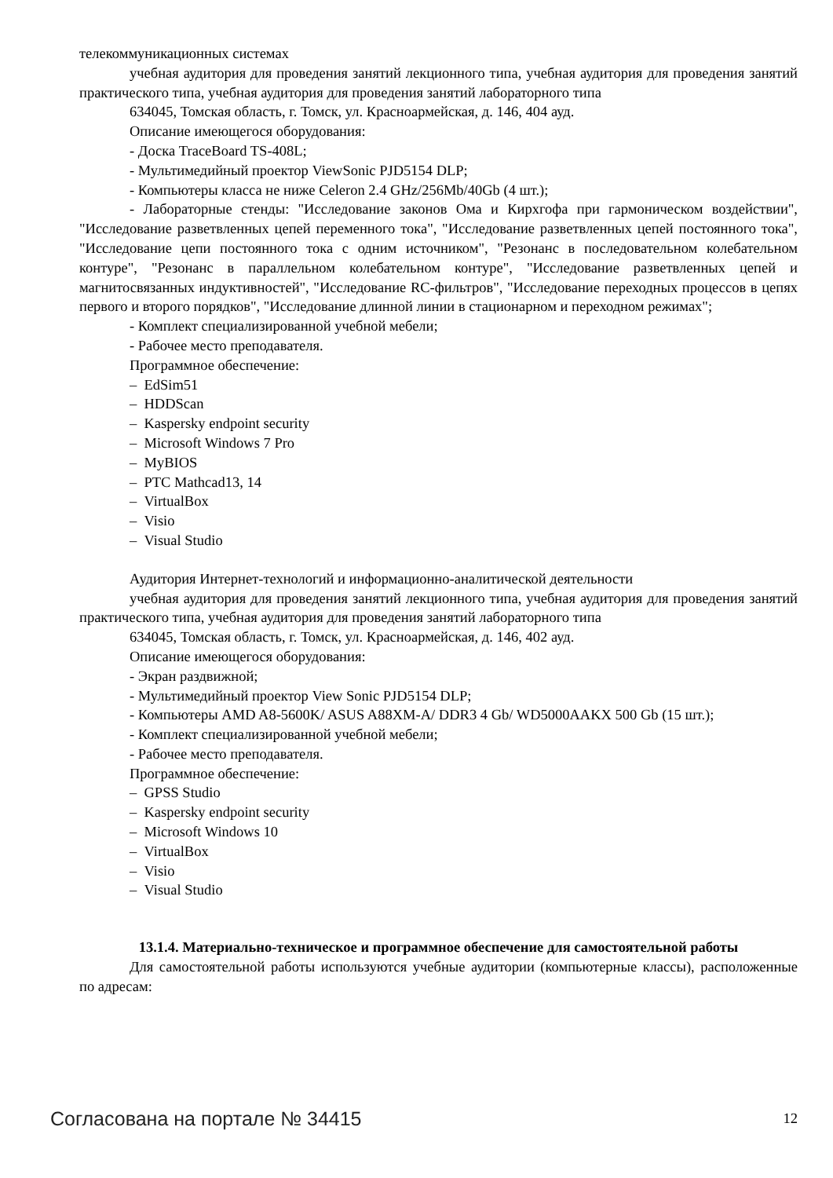телекоммуникационных системах
учебная аудитория для проведения занятий лекционного типа, учебная аудитория для проведения занятий практического типа, учебная аудитория для проведения занятий лабораторного типа
634045, Томская область, г. Томск, ул. Красноармейская, д. 146, 404 ауд.
Описание имеющегося оборудования:
- Доска TraceBoard TS-408L;
- Мультимедийный проектор ViewSonic PJD5154 DLP;
- Компьютеры класса не ниже Celeron 2.4 GHz/256Mb/40Gb (4 шт.);
- Лабораторные стенды: "Исследование законов Ома и Кирхгофа при гармоническом воздействии", "Исследование разветвленных цепей переменного тока", "Исследование разветвленных цепей постоянного тока", "Исследование цепи постоянного тока с одним источником", "Резонанс в последовательном колебательном контуре", "Резонанс в параллельном колебательном контуре", "Исследование разветвленных цепей и магнитосвязанных индуктивностей", "Исследование RC-фильтров", "Исследование переходных процессов в цепях первого и второго порядков", "Исследование длинной линии в стационарном и переходном режимах";
- Комплект специализированной учебной мебели;
- Рабочее место преподавателя.
Программное обеспечение:
– EdSim51
– HDDScan
– Kaspersky endpoint security
– Microsoft Windows 7 Pro
– MyBIOS
– PTC Mathcad13, 14
– VirtualBox
– Visio
– Visual Studio
Аудитория Интернет-технологий и информационно-аналитической деятельности
учебная аудитория для проведения занятий лекционного типа, учебная аудитория для проведения занятий практического типа, учебная аудитория для проведения занятий лабораторного типа
634045, Томская область, г. Томск, ул. Красноармейская, д. 146, 402 ауд.
Описание имеющегося оборудования:
- Экран раздвижной;
- Мультимедийный проектор View Sonic PJD5154 DLP;
- Компьютеры AMD A8-5600K/ ASUS A88XM-A/ DDR3 4 Gb/ WD5000AAKX 500 Gb (15 шт.);
- Комплект специализированной учебной мебели;
- Рабочее место преподавателя.
Программное обеспечение:
– GPSS Studio
– Kaspersky endpoint security
– Microsoft Windows 10
– VirtualBox
– Visio
– Visual Studio
13.1.4. Материально-техническое и программное обеспечение для самостоятельной работы
Для самостоятельной работы используются учебные аудитории (компьютерные классы), расположенные по адресам:
Согласована на портале № 34415 12